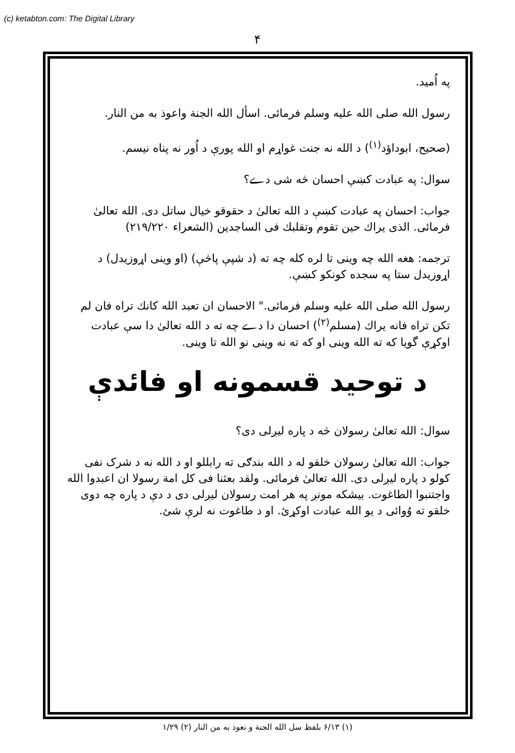(c) ketabton.com: The Digital Library
۴
په اُمید.
رسول الله صلی الله علیه وسلم فرمائی. اسأل الله الجنة واعوذ به من النار.
(صحیح، ابوداؤد<sup>(۱)</sup>) د الله نه جنت غواړم او الله پورې د اُور نه پناه نیسم.
سوال: په عبادت کښې احسان څه شی دے؟
جواب: احسان په عبادت کښې د الله تعالیٰ د حقوقو خیال ساتل دی. الله تعالیٰ فرمائی. الذی یراك حین تقوم وتقلبك فی الساجدین (الشعراء ۲۱۹/۲۲۰)
ترجمه: هغه الله چه وینی تا لره کله چه ته (د شپې پاڅې) (او وینی اړوزیدل) د اړوزیدل ستا په سجده کونکو کښې.
رسول الله صلی الله علیه وسلم فرمائی." الاحسان ان تعبد الله کانك تراه فان لم تکن تراه فانه یراك (مسلم<sup>(۲)</sup>) احسان دا دے چه ته د الله تعالیٰ دا سې عبادت اوکړې گویا که ته الله وینی او که ته نه وینی نو الله تا وینی.
د توحید قسمونه او فائدې
سوال: الله تعالیٰ رسولان څه د پاره لیږلی دی؟
جواب: الله تعالیٰ رسولان خلقو له د الله بندګی ته رابللو او د الله نه د شرک نفی کولو د پاره لیږلی دی. الله تعالیٰ فرمائی. ولقد بعثنا فی کل امة رسولا ان اعبدوا الله واجتنبوا الطاغوت. بیشکه مونږ په هر امت رسولان لیږلی دی د دې د پاره چه دوی خلقو ته وُوائی د یو الله عبادت اوکړئ. او د طاغوت نه لرې شئ.
(۱) ۶/۱۳ بلفظ سل الله الجنة و نعوذ به من النار (۲) ۱/۲۹